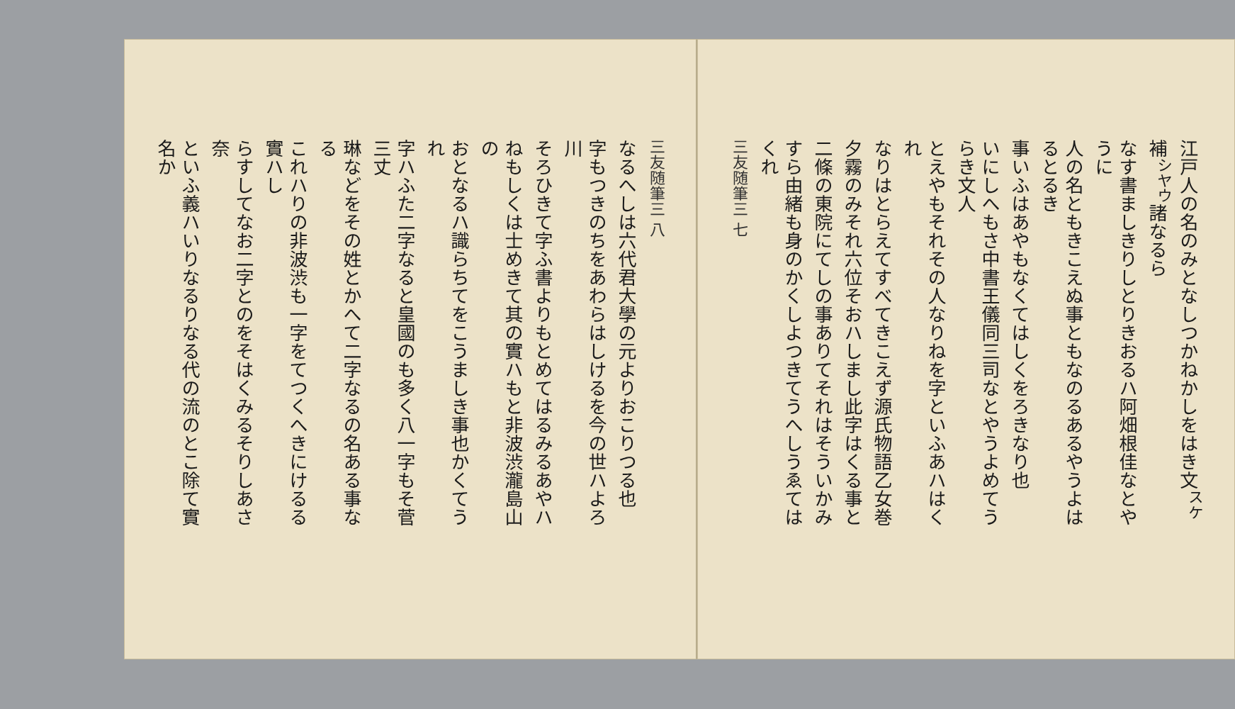三友随筆三 八
なるへしは六代君大學の元よりおこりつる也
字もつきのちをあわらはしけるを今の世ハよろ川
そろひきて字ふ書よりもとめてはるみるあやハ
ねもしくは士めきて其の實ハもと非波渋瀧島山の
おとなるハ識らちてをこうましき事也かくてうれ
字ハふた二字なると皇國のも多く八一字もそ菅三丈
琳などをその姓とかへて二字なるの名ある事なる
これハりの非波渋も一字をてつくへきにけるる實ハし
らすしてなお二字とのをそはくみるそりしあさ奈
といふ義ハいりなるりなる代の流のとこ除て實名か
江戸人の名のみとなしつかねかしをはき文<sup>スケ</sup>補<sup>シヤウ</sup>諸なるら
なす書ましきりしとりきおるハ阿畑根佳なとやうに
人の名ともきこえぬ事ともなのるあるやうよはるとるき
事いふはあやもなくてはしくをろきなり也
いにしへもさ中書王儀同三司なとやうよめてうらき文人
とえやもそれその人なりねを字といふあハはくれ
なりはとらえてすべてきこえず源氏物語乙女巻
夕霧のみそれ六位そおハしまし此字はくる事と
二條の東院にてしの事ありてそれはそういかみ
すら由緒も身のかくしよつきてうへしうゑてはくれ
三友随筆三 七